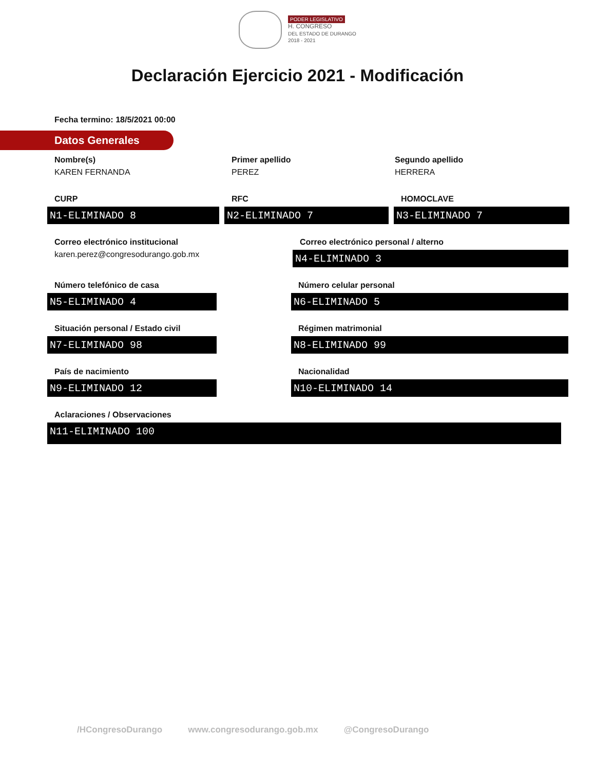PODER LEGISLATIVO
H. CONGRESO
DEL ESTADO DE DURANGO
2018 - 2021
Declaración Ejercicio 2021 - Modificación
Fecha termino: 18/5/2021 00:00
Datos Generales
Nombre(s)
KAREN FERNANDA
Primer apellido
PEREZ
Segundo apellido
HERRERA
CURP
N1-ELIMINADO 8
RFC
N2-ELIMINADO 7
HOMOCLAVE
N3-ELIMINADO 7
Correo electrónico institucional
karen.perez@congresodurango.gob.mx
Correo electrónico personal / alterno
N4-ELIMINADO 3
Número telefónico de casa
N5-ELIMINADO 4
Número celular personal
N6-ELIMINADO 5
Situación personal / Estado civil
N7-ELIMINADO 98
Régimen matrimonial
N8-ELIMINADO 99
País de nacimiento
N9-ELIMINADO 12
Nacionalidad
N10-ELIMINADO 14
Aclaraciones / Observaciones
N11-ELIMINADO 100
/HCongresoDurango www.congresodurango.gob.mx @CongresoDurango